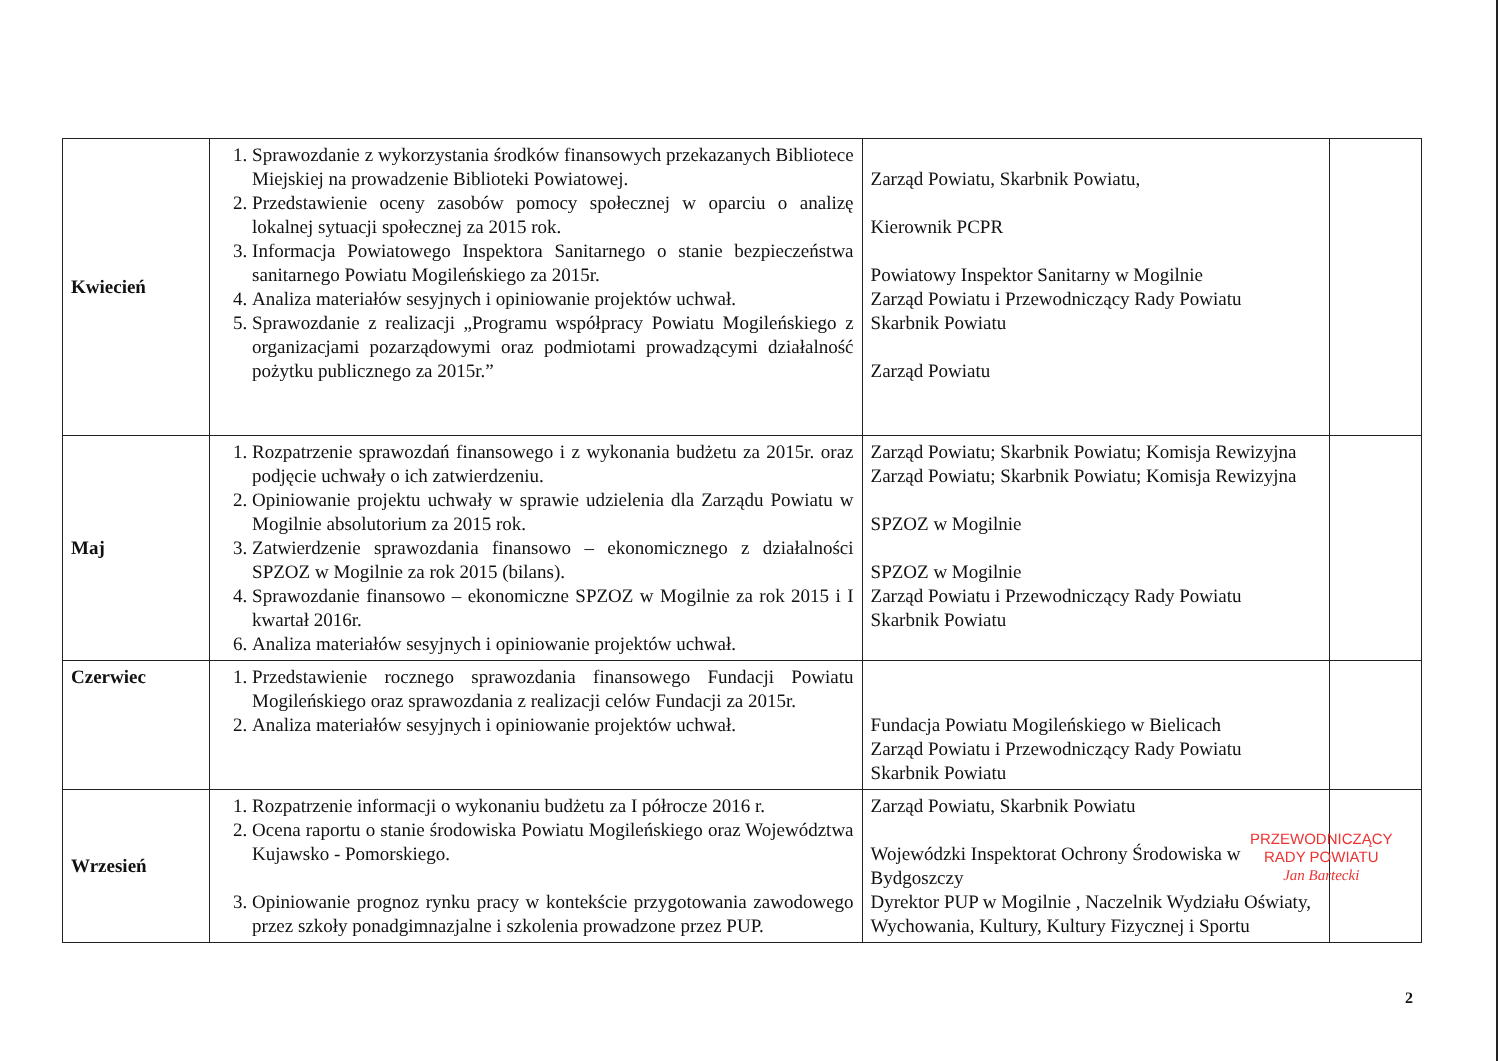| Kwiecień | 1. Sprawozdanie z wykorzystania środków finansowych przekazanych Bibliotece Miejskiej na prowadzenie Biblioteki Powiatowej. 2. Przedstawienie oceny zasobów pomocy społecznej w oparciu o analizę lokalnej sytuacji społecznej za 2015 rok. 3. Informacja Powiatowego Inspektora Sanitarnego o stanie bezpieczeństwa sanitarnego Powiatu Mogileńskiego za 2015r. 4. Analiza materiałów sesyjnych i opiniowanie projektów uchwał. 5. Sprawozdanie z realizacji „Programu współpracy Powiatu Mogileńskiego z organizacjami pozarządowymi oraz podmiotami prowadzącymi działalność pożytku publicznego za 2015r.” | Zarząd Powiatu, Skarbnik Powiatu, Kierownik PCPR Powiatowy Inspektor Sanitarny w Mogilnie Zarząd Powiatu i Przewodniczący Rady Powiatu Skarbnik Powiatu Zarząd Powiatu | |
| Maj | 1. Rozpatrzenie sprawozdań finansowego i z wykonania budżetu za 2015r. oraz podjęcie uchwały o ich zatwierdzeniu. 2. Opiniowanie projektu uchwały w sprawie udzielenia dla Zarządu Powiatu w Mogilnie absolutorium za 2015 rok. 3. Zatwierdzenie sprawozdania finansowo – ekonomicznego z działalności SPZOZ w Mogilnie za rok 2015 (bilans). 4. Sprawozdanie finansowo – ekonomiczne SPZOZ w Mogilnie za rok 2015 i I kwartał 2016r. 6. Analiza materiałów sesyjnych i opiniowanie projektów uchwał. | Zarząd Powiatu; Skarbnik Powiatu; Komisja Rewizyjna Zarząd Powiatu; Skarbnik Powiatu; Komisja Rewizyjna SPZOZ w Mogilnie SPZOZ w Mogilnie Zarząd Powiatu i Przewodniczący Rady Powiatu Skarbnik Powiatu | |
| Czerwiec | 1. Przedstawienie rocznego sprawozdania finansowego Fundacji Powiatu Mogileńskiego oraz sprawozdania z realizacji celów Fundacji za 2015r. 2. Analiza materiałów sesyjnych i opiniowanie projektów uchwał. | Fundacja Powiatu Mogileńskiego w Bielicach Zarząd Powiatu i Przewodniczący Rady Powiatu Skarbnik Powiatu | |
| Wrzesień | 1. Rozpatrzenie informacji o wykonaniu budżetu za I półrocze 2016 r. 2. Ocena raportu o stanie środowiska Powiatu Mogileńskiego oraz Województwa Kujawsko - Pomorskiego. 3. Opiniowanie prognoz rynku pracy w kontekście przygotowania zawodowego przez szkoły ponadgimnazjalne i szkolenia prowadzone przez PUP. | Zarząd Powiatu, Skarbnik Powiatu Wojewódzki Inspektorat Ochrony Środowiska w Bydgoszczy Dyrektor PUP w Mogilnie , Naczelnik Wydziału Oświaty, Wychowania, Kultury, Kultury Fizycznej i Sportu | |
PRZEWODNICZĄCY
RADY POWIATU
Jan Bartecki
2